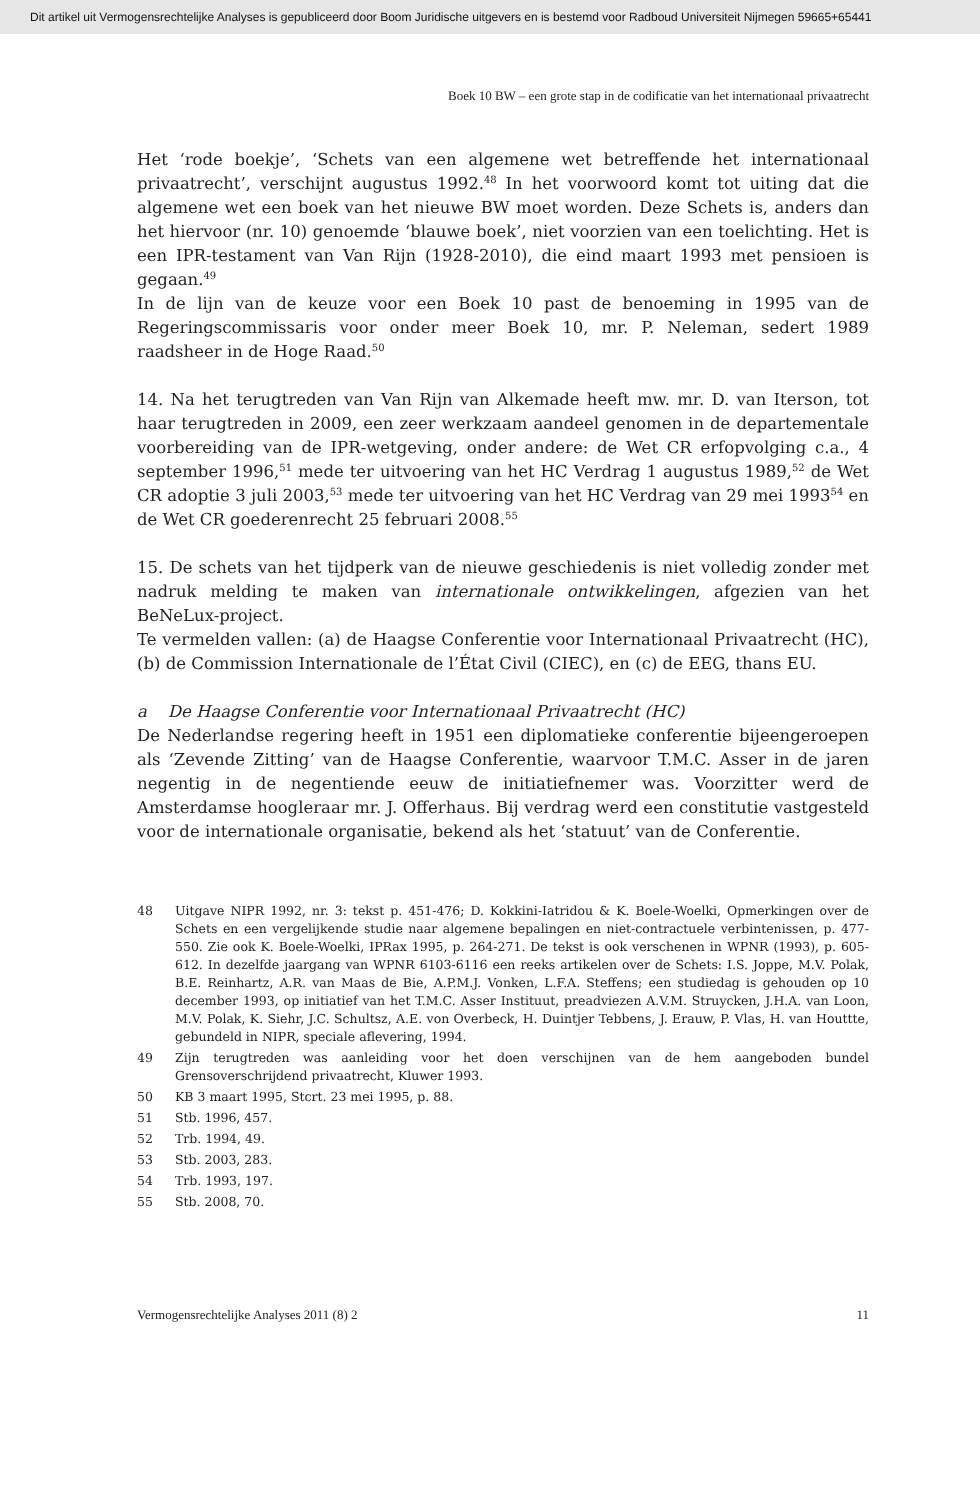Dit artikel uit Vermogensrechtelijke Analyses is gepubliceerd door Boom Juridische uitgevers en is bestemd voor Radboud Universiteit Nijmegen 59665+65441
Boek 10 BW – een grote stap in de codificatie van het internationaal privaatrecht
Het ‘rode boekje’, ‘Schets van een algemene wet betreffende het internationaal privaatrecht’, verschijnt augustus 1992.<sup>48</sup> In het voorwoord komt tot uiting dat die algemene wet een boek van het nieuwe BW moet worden. Deze Schets is, anders dan het hiervoor (nr. 10) genoemde ‘blauwe boek’, niet voorzien van een toelichting. Het is een IPR-testament van Van Rijn (1928-2010), die eind maart 1993 met pensioen is gegaan.<sup>49</sup>
In de lijn van de keuze voor een Boek 10 past de benoeming in 1995 van de Regeringscommissaris voor onder meer Boek 10, mr. P. Neleman, sedert 1989 raadsheer in de Hoge Raad.<sup>50</sup>
14. Na het terugtreden van Van Rijn van Alkemade heeft mw. mr. D. van Iterson, tot haar terugtreden in 2009, een zeer werkzaam aandeel genomen in de departementale voorbereiding van de IPR-wetgeving, onder andere: de Wet CR erfopvolging c.a., 4 september 1996,<sup>51</sup> mede ter uitvoering van het HC Verdrag 1 augustus 1989,<sup>52</sup> de Wet CR adoptie 3 juli 2003,<sup>53</sup> mede ter uitvoering van het HC Verdrag van 29 mei 1993<sup>54</sup> en de Wet CR goederenrecht 25 februari 2008.<sup>55</sup>
15. De schets van het tijdperk van de nieuwe geschiedenis is niet volledig zonder met nadruk melding te maken van internationale ontwikkelingen, afgezien van het BeNeLux-project.
Te vermelden vallen: (a) de Haagse Conferentie voor Internationaal Privaatrecht (HC), (b) de Commission Internationale de l’État Civil (CIEC), en (c) de EEG, thans EU.
a De Haagse Conferentie voor Internationaal Privaatrecht (HC)
De Nederlandse regering heeft in 1951 een diplomatieke conferentie bijeengeroepen als ‘Zevende Zitting’ van de Haagse Conferentie, waarvoor T.M.C. Asser in de jaren negentig in de negentiende eeuw de initiatiefnemer was. Voorzitter werd de Amsterdamse hoogleraar mr. J. Offerhaus. Bij verdrag werd een constitutie vastgesteld voor de internationale organisatie, bekend als het ‘statuut’ van de Conferentie.
48 Uitgave NIPR 1992, nr. 3: tekst p. 451-476; D. Kokkini-Iatridou & K. Boele-Woelki, Opmerkingen over de Schets en een vergelijkende studie naar algemene bepalingen en niet-contractuele verbintenissen, p. 477-550. Zie ook K. Boele-Woelki, IPRax 1995, p. 264-271. De tekst is ook verschenen in WPNR (1993), p. 605-612. In dezelfde jaargang van WPNR 6103-6116 een reeks artikelen over de Schets: I.S. Joppe, M.V. Polak, B.E. Reinhartz, A.R. van Maas de Bie, A.P.M.J. Vonken, L.F.A. Steffens; een studiedag is gehouden op 10 december 1993, op initiatief van het T.M.C. Asser Instituut, preadviezen A.V.M. Struycken, J.H.A. van Loon, M.V. Polak, K. Siehr, J.C. Schultsz, A.E. von Overbeck, H. Duintjer Tebbens, J. Erauw, P. Vlas, H. van Houttte, gebundeld in NIPR, speciale aflevering, 1994.
49 Zijn terugtreden was aanleiding voor het doen verschijnen van de hem aangeboden bundel Grensoverschrijdend privaatrecht, Kluwer 1993.
50 KB 3 maart 1995, Stcrt. 23 mei 1995, p. 88.
51 Stb. 1996, 457.
52 Trb. 1994, 49.
53 Stb. 2003, 283.
54 Trb. 1993, 197.
55 Stb. 2008, 70.
Vermogensrechtelijke Analyses 2011 (8) 2 11